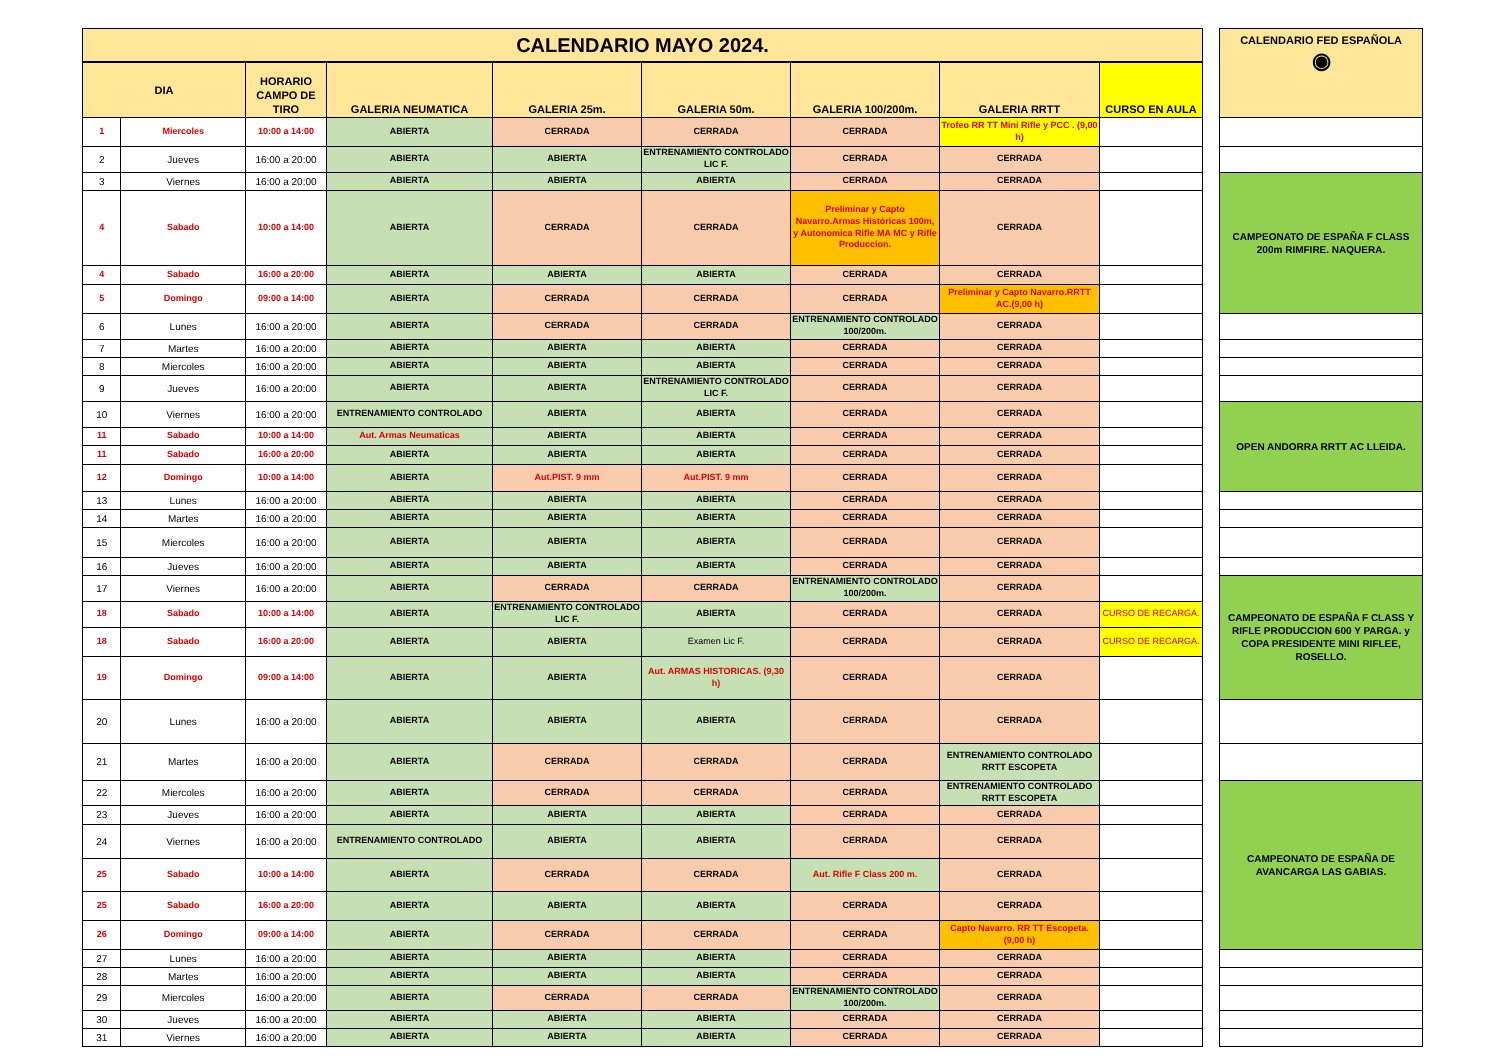| CALENDARIO MAYO 2024. | | | | | | | | | | CALENDARIO FED ESPAÑOLA ◉ |
| --- | --- | --- | --- | --- | --- | --- | --- | --- | --- | --- |
| DIA | | HORARIO CAMPO DE TIRO | GALERIA NEUMATICA | GALERIA 25m. | GALERIA 50m. | GALERIA 100/200m. | GALERIA RRTT | CURSO EN AULA | | |
| 1 | Miercoles | 10:00 a 14:00 | ABIERTA | CERRADA | CERRADA | CERRADA | Trofeo RR TT Mini Rifle y PCC . (9,00 h) | | | |
| 2 | Jueves | 16:00 a 20:00 | ABIERTA | ABIERTA | ENTRENAMIENTO CONTROLADO LIC F. | CERRADA | CERRADA | | | |
| 3 | Viernes | 16:00 a 20:00 | ABIERTA | ABIERTA | ABIERTA | CERRADA | CERRADA | | | CAMPEONATO DE ESPAÑA F CLASS 200m RIMFIRE. NAQUERA. |
| 4 | Sabado | 10:00 a 14:00 | ABIERTA | CERRADA | CERRADA | Preliminar y Capto Navarro.Armas Históricas 100m, y Autonomica Rifle MA MC y Rifle Produccion. | CERRADA | | | |
| 4 | Sabado | 16:00 a 20:00 | ABIERTA | ABIERTA | ABIERTA | CERRADA | CERRADA | | | |
| 5 | Domingo | 09:00 a 14:00 | ABIERTA | CERRADA | CERRADA | CERRADA | Preliminar y Capto Navarro.RRTT AC.(9,00 h) | | | |
| 6 | Lunes | 16:00 a 20:00 | ABIERTA | CERRADA | CERRADA | ENTRENAMIENTO CONTROLADO 100/200m. | CERRADA | | | |
| 7 | Martes | 16:00 a 20:00 | ABIERTA | ABIERTA | ABIERTA | CERRADA | CERRADA | | | |
| 8 | Miercoles | 16:00 a 20:00 | ABIERTA | ABIERTA | ABIERTA | CERRADA | CERRADA | | | |
| 9 | Jueves | 16:00 a 20:00 | ABIERTA | ABIERTA | ENTRENAMIENTO CONTROLADO LIC F. | CERRADA | CERRADA | | | |
| 10 | Viernes | 16:00 a 20:00 | ENTRENAMIENTO CONTROLADO | ABIERTA | ABIERTA | CERRADA | CERRADA | | | OPEN ANDORRA RRTT AC LLEIDA. |
| 11 | Sabado | 10:00 a 14:00 | Aut. Armas Neumaticas | ABIERTA | ABIERTA | CERRADA | CERRADA | | | |
| 11 | Sabado | 16:00 a 20:00 | ABIERTA | ABIERTA | ABIERTA | CERRADA | CERRADA | | | |
| 12 | Domingo | 10:00 a 14:00 | ABIERTA | Aut.PIST. 9 mm | Aut.PIST. 9 mm | CERRADA | CERRADA | | | |
| 13 | Lunes | 16:00 a 20:00 | ABIERTA | ABIERTA | ABIERTA | CERRADA | CERRADA | | | |
| 14 | Martes | 16:00 a 20:00 | ABIERTA | ABIERTA | ABIERTA | CERRADA | CERRADA | | | |
| 15 | Miercoles | 16:00 a 20:00 | ABIERTA | ABIERTA | ABIERTA | CERRADA | CERRADA | | | |
| 16 | Jueves | 16:00 a 20:00 | ABIERTA | ABIERTA | ABIERTA | CERRADA | CERRADA | | | |
| 17 | Viernes | 16:00 a 20:00 | ABIERTA | CERRADA | CERRADA | ENTRENAMIENTO CONTROLADO 100/200m. | CERRADA | | | CAMPEONATO DE ESPAÑA F CLASS Y RIFLE PRODUCCION 600 Y PARGA. y COPA PRESIDENTE MINI RIFLEE, ROSELLO. |
| 18 | Sabado | 10:00 a 14:00 | ABIERTA | ENTRENAMIENTO CONTROLADO LIC F. | ABIERTA | CERRADA | CERRADA | CURSO DE RECARGA. | | |
| 18 | Sabado | 16:00 a 20:00 | ABIERTA | ABIERTA | Examen Lic F. | CERRADA | CERRADA | CURSO DE RECARGA. | | |
| 19 | Domingo | 09:00 a 14:00 | ABIERTA | ABIERTA | Aut. ARMAS HISTORICAS. (9,30 h) | CERRADA | CERRADA | | | |
| 20 | Lunes | 16:00 a 20:00 | ABIERTA | ABIERTA | ABIERTA | CERRADA | CERRADA | | | |
| 21 | Martes | 16:00 a 20:00 | ABIERTA | CERRADA | CERRADA | CERRADA | ENTRENAMIENTO CONTROLADO RRTT ESCOPETA | | | |
| 22 | Miercoles | 16:00 a 20:00 | ABIERTA | CERRADA | CERRADA | CERRADA | ENTRENAMIENTO CONTROLADO RRTT ESCOPETA | | | CAMPEONATO DE ESPAÑA DE AVANCARGA LAS GABIAS. |
| 23 | Jueves | 16:00 a 20:00 | ABIERTA | ABIERTA | ABIERTA | CERRADA | CERRADA | | | |
| 24 | Viernes | 16:00 a 20:00 | ENTRENAMIENTO CONTROLADO | ABIERTA | ABIERTA | CERRADA | CERRADA | | | |
| 25 | Sabado | 10:00 a 14:00 | ABIERTA | CERRADA | CERRADA | Aut. Rifle F Class 200 m. | CERRADA | | | |
| 25 | Sabado | 16:00 a 20:00 | ABIERTA | ABIERTA | ABIERTA | CERRADA | CERRADA | | | |
| 26 | Domingo | 09:00 a 14:00 | ABIERTA | CERRADA | CERRADA | CERRADA | Capto Navarro. RR TT Escopeta. (9,00 h) | | | |
| 27 | Lunes | 16:00 a 20:00 | ABIERTA | ABIERTA | ABIERTA | CERRADA | CERRADA | | | |
| 28 | Martes | 16:00 a 20:00 | ABIERTA | ABIERTA | ABIERTA | CERRADA | CERRADA | | | |
| 29 | Miercoles | 16:00 a 20:00 | ABIERTA | CERRADA | CERRADA | ENTRENAMIENTO CONTROLADO 100/200m. | CERRADA | | | |
| 30 | Jueves | 16:00 a 20:00 | ABIERTA | ABIERTA | ABIERTA | CERRADA | CERRADA | | | |
| 31 | Viernes | 16:00 a 20:00 | ABIERTA | ABIERTA | ABIERTA | CERRADA | CERRADA | | | |